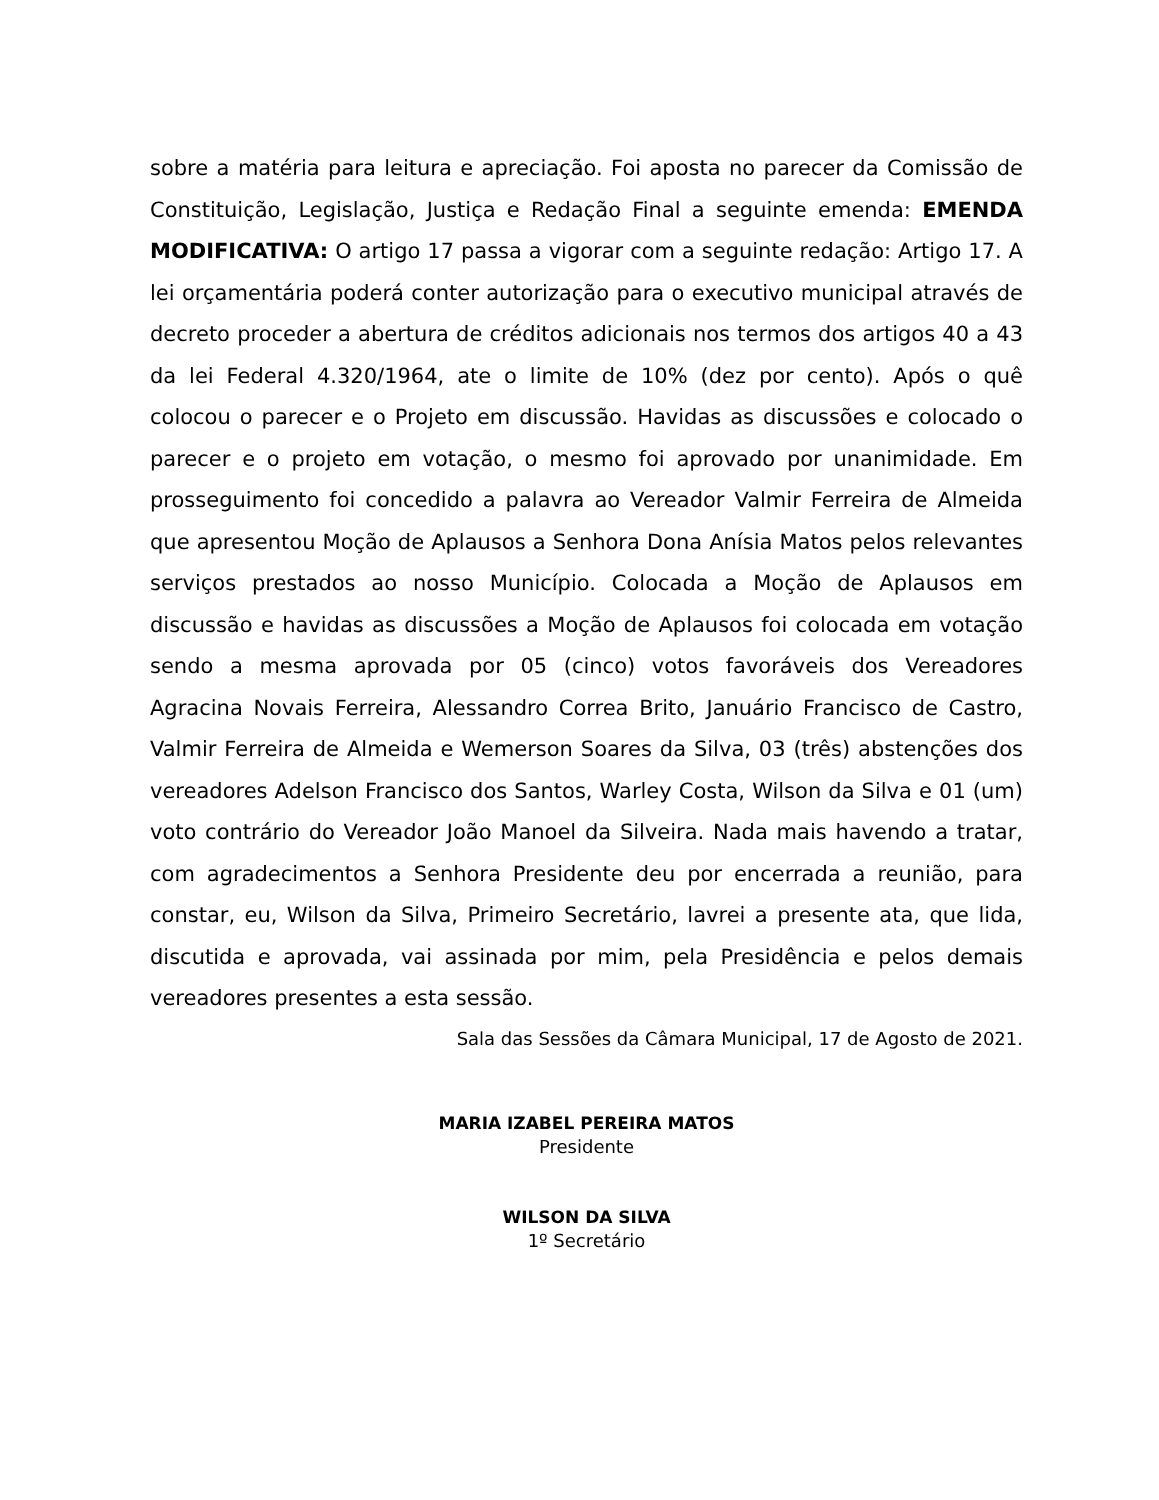sobre a matéria para leitura e apreciação. Foi aposta no parecer da Comissão de Constituição, Legislação, Justiça e Redação Final a seguinte emenda: EMENDA MODIFICATIVA: O artigo 17 passa a vigorar com a seguinte redação: Artigo 17. A lei orçamentária poderá conter autorização para o executivo municipal através de decreto proceder a abertura de créditos adicionais nos termos dos artigos 40 a 43 da lei Federal 4.320/1964, ate o limite de 10% (dez por cento). Após o quê colocou o parecer e o Projeto em discussão. Havidas as discussões e colocado o parecer e o projeto em votação, o mesmo foi aprovado por unanimidade. Em prosseguimento foi concedido a palavra ao Vereador Valmir Ferreira de Almeida que apresentou Moção de Aplausos a Senhora Dona Anísia Matos pelos relevantes serviços prestados ao nosso Município. Colocada a Moção de Aplausos em discussão e havidas as discussões a Moção de Aplausos foi colocada em votação sendo a mesma aprovada por 05 (cinco) votos favoráveis dos Vereadores Agracina Novais Ferreira, Alessandro Correa Brito, Januário Francisco de Castro, Valmir Ferreira de Almeida e Wemerson Soares da Silva, 03 (três) abstenções dos vereadores Adelson Francisco dos Santos, Warley Costa, Wilson da Silva e 01 (um) voto contrário do Vereador João Manoel da Silveira. Nada mais havendo a tratar, com agradecimentos a Senhora Presidente deu por encerrada a reunião, para constar, eu, Wilson da Silva, Primeiro Secretário, lavrei a presente ata, que lida, discutida e aprovada, vai assinada por mim, pela Presidência e pelos demais vereadores presentes a esta sessão.
Sala das Sessões da Câmara Municipal, 17 de Agosto de 2021.
MARIA IZABEL PEREIRA MATOS
Presidente
WILSON DA SILVA
1º Secretário